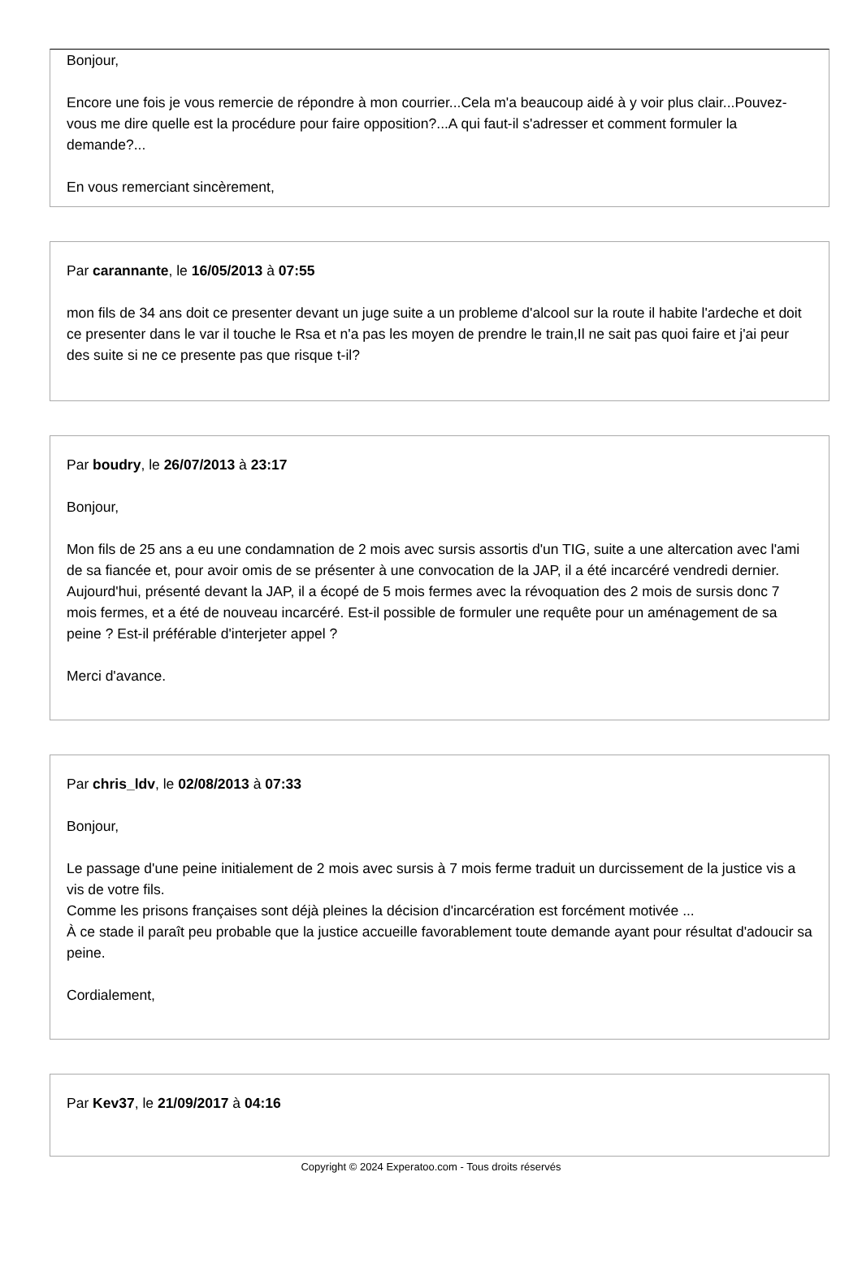Bonjour,
Encore une fois je vous remercie de répondre à mon courrier...Cela m'a beaucoup aidé à y voir plus clair...Pouvez-vous me dire quelle est la procédure pour faire opposition?...A qui faut-il s'adresser et comment formuler la demande?...
En vous remerciant sincèrement,
Par carannante, le 16/05/2013 à 07:55
mon fils de 34 ans doit ce presenter devant un juge suite a un probleme d'alcool sur la route il habite l'ardeche et doit ce presenter dans le var il touche le Rsa et n'a pas les moyen de prendre le train,Il ne sait pas quoi faire et j'ai peur des suite si ne ce presente pas que risque t-il?
Par boudry, le 26/07/2013 à 23:17
Bonjour,
Mon fils de 25 ans a eu une condamnation de 2 mois avec sursis assortis d'un TIG, suite a une altercation avec l'ami de sa fiancée et, pour avoir omis de se présenter à une convocation de la JAP, il a été incarcéré vendredi dernier. Aujourd'hui, présenté devant la JAP, il a écopé de 5 mois fermes avec la révoquation des 2 mois de sursis donc 7 mois fermes, et a été de nouveau incarcéré. Est-il possible de formuler une requête pour un aménagement de sa peine ? Est-il préférable d'interjeter appel ?
Merci d'avance.
Par chris_ldv, le 02/08/2013 à 07:33
Bonjour,
Le passage d'une peine initialement de 2 mois avec sursis à 7 mois ferme traduit un durcissement de la justice vis a vis de votre fils.
Comme les prisons françaises sont déjà pleines la décision d'incarcération est forcément motivée ...
À ce stade il paraît peu probable que la justice accueille favorablement toute demande ayant pour résultat d'adoucir sa peine.
Cordialement,
Par Kev37, le 21/09/2017 à 04:16
Copyright © 2024 Experatoo.com - Tous droits réservés